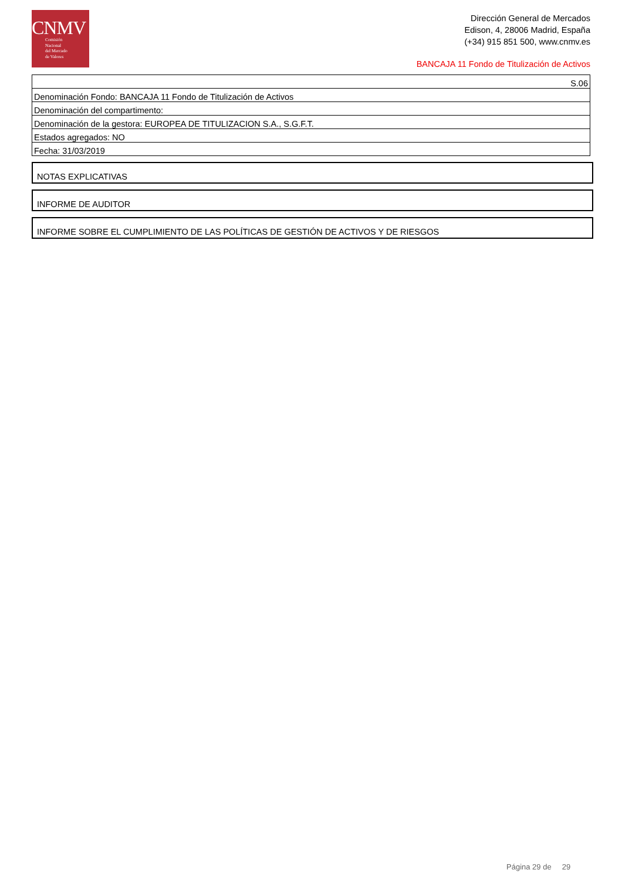CNMV
Comisión
Nacional
del Mercado
de Valores
Dirección General de Mercados
Edison, 4, 28006 Madrid, España
(+34) 915 851 500, www.cnmv.es
BANCAJA 11 Fondo de Titulización de Activos
| S.06 |
| Denominación Fondo: BANCAJA 11 Fondo de Titulización de Activos |
| Denominación del compartimento: |
| Denominación de la gestora: EUROPEA DE TITULIZACION S.A., S.G.F.T. |
| Estados agregados: NO |
| Fecha: 31/03/2019 |
NOTAS EXPLICATIVAS
INFORME DE AUDITOR
INFORME SOBRE EL CUMPLIMIENTO DE LAS POLÍTICAS DE GESTIÓN DE ACTIVOS Y DE RIESGOS
Página 29 de 29